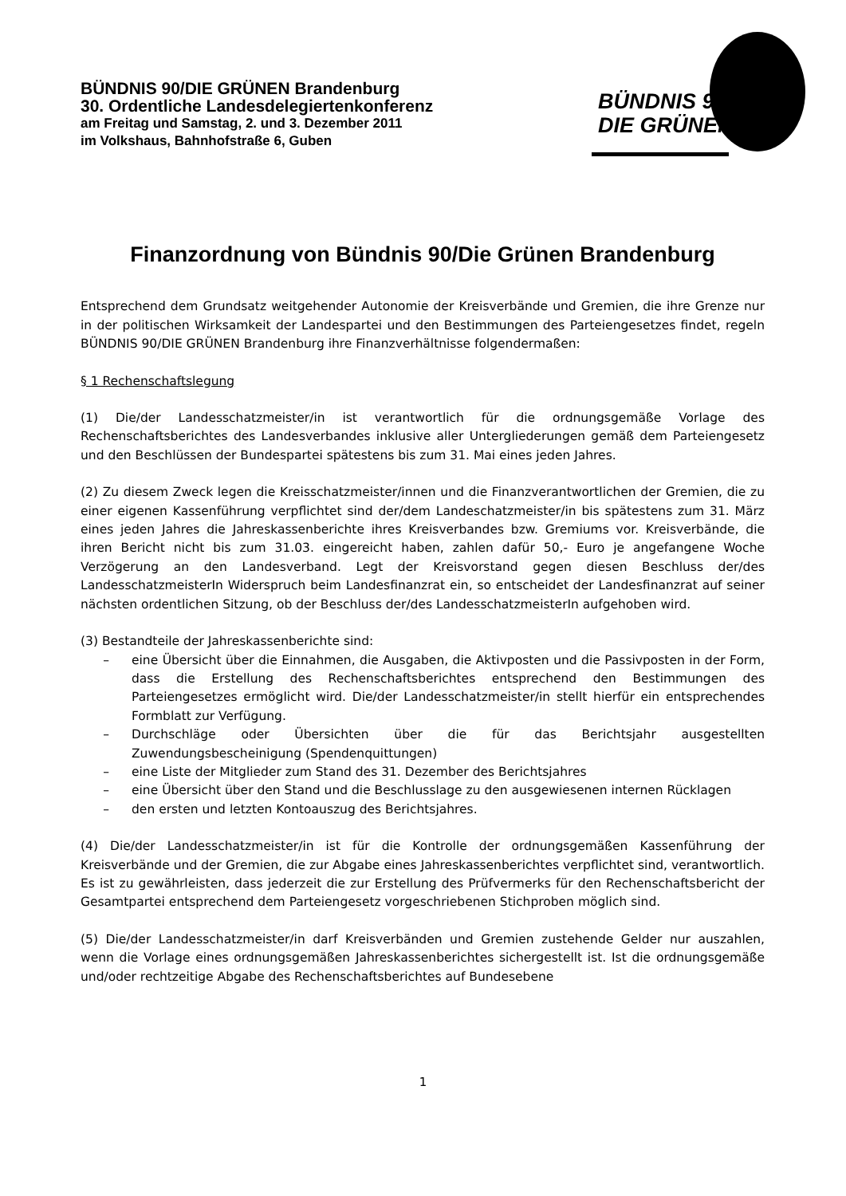BÜNDNIS 90/DIE GRÜNEN Brandenburg
30. Ordentliche Landesdelegiertenkonferenz
am Freitag und Samstag, 2. und 3. Dezember 2011
im Volkshaus, Bahnhofstraße 6, Guben
BÜNDNIS 90
DIE GRÜNEN
Finanzordnung von Bündnis 90/Die Grünen Brandenburg
Entsprechend dem Grundsatz weitgehender Autonomie der Kreisverbände und Gremien, die ihre Grenze nur in der politischen Wirksamkeit der Landespartei und den Bestimmungen des Parteiengesetzes findet, regeln BÜNDNIS 90/DIE GRÜNEN Brandenburg ihre Finanzverhältnisse folgendermaßen:
§ 1 Rechenschaftslegung
(1) Die/der Landesschatzmeister/in ist verantwortlich für die ordnungsgemäße Vorlage des Rechenschaftsberichtes des Landesverbandes inklusive aller Untergliederungen gemäß dem Parteiengesetz und den Beschlüssen der Bundespartei spätestens bis zum 31. Mai eines jeden Jahres.
(2) Zu diesem Zweck legen die Kreisschatzmeister/innen und die Finanzverantwortlichen der Gremien, die zu einer eigenen Kassenführung verpflichtet sind der/dem Landeschatzmeister/in bis spätestens zum 31. März eines jeden Jahres die Jahreskassenberichte ihres Kreisverbandes bzw. Gremiums vor. Kreisverbände, die ihren Bericht nicht bis zum 31.03. eingereicht haben, zahlen dafür 50,- Euro je angefangene Woche Verzögerung an den Landesverband. Legt der Kreisvorstand gegen diesen Beschluss der/des LandesschatzmeisterIn Widerspruch beim Landesfinanzrat ein, so entscheidet der Landesfinanzrat auf seiner nächsten ordentlichen Sitzung, ob der Beschluss der/des LandesschatzmeisterIn aufgehoben wird.
(3) Bestandteile der Jahreskassenberichte sind:
– eine Übersicht über die Einnahmen, die Ausgaben, die Aktivposten und die Passivposten in der Form, dass die Erstellung des Rechenschaftsberichtes entsprechend den Bestimmungen des Parteiengesetzes ermöglicht wird. Die/der Landesschatzmeister/in stellt hierfür ein entsprechendes Formblatt zur Verfügung.
– Durchschläge oder Übersichten über die für das Berichtsjahr ausgestellten Zuwendungsbescheinigung (Spendenquittungen)
– eine Liste der Mitglieder zum Stand des 31. Dezember des Berichtsjahres
– eine Übersicht über den Stand und die Beschlusslage zu den ausgewiesenen internen Rücklagen
– den ersten und letzten Kontoauszug des Berichtsjahres.
(4) Die/der Landesschatzmeister/in ist für die Kontrolle der ordnungsgemäßen Kassenführung der Kreisverbände und der Gremien, die zur Abgabe eines Jahreskassenberichtes verpflichtet sind, verantwortlich. Es ist zu gewährleisten, dass jederzeit die zur Erstellung des Prüfvermerks für den Rechenschaftsbericht der Gesamtpartei entsprechend dem Parteiengesetz vorgeschriebenen Stichproben möglich sind.
(5) Die/der Landesschatzmeister/in darf Kreisverbänden und Gremien zustehende Gelder nur auszahlen, wenn die Vorlage eines ordnungsgemäßen Jahreskassenberichtes sichergestellt ist. Ist die ordnungsgemäße und/oder rechtzeitige Abgabe des Rechenschaftsberichtes auf Bundesebene
1